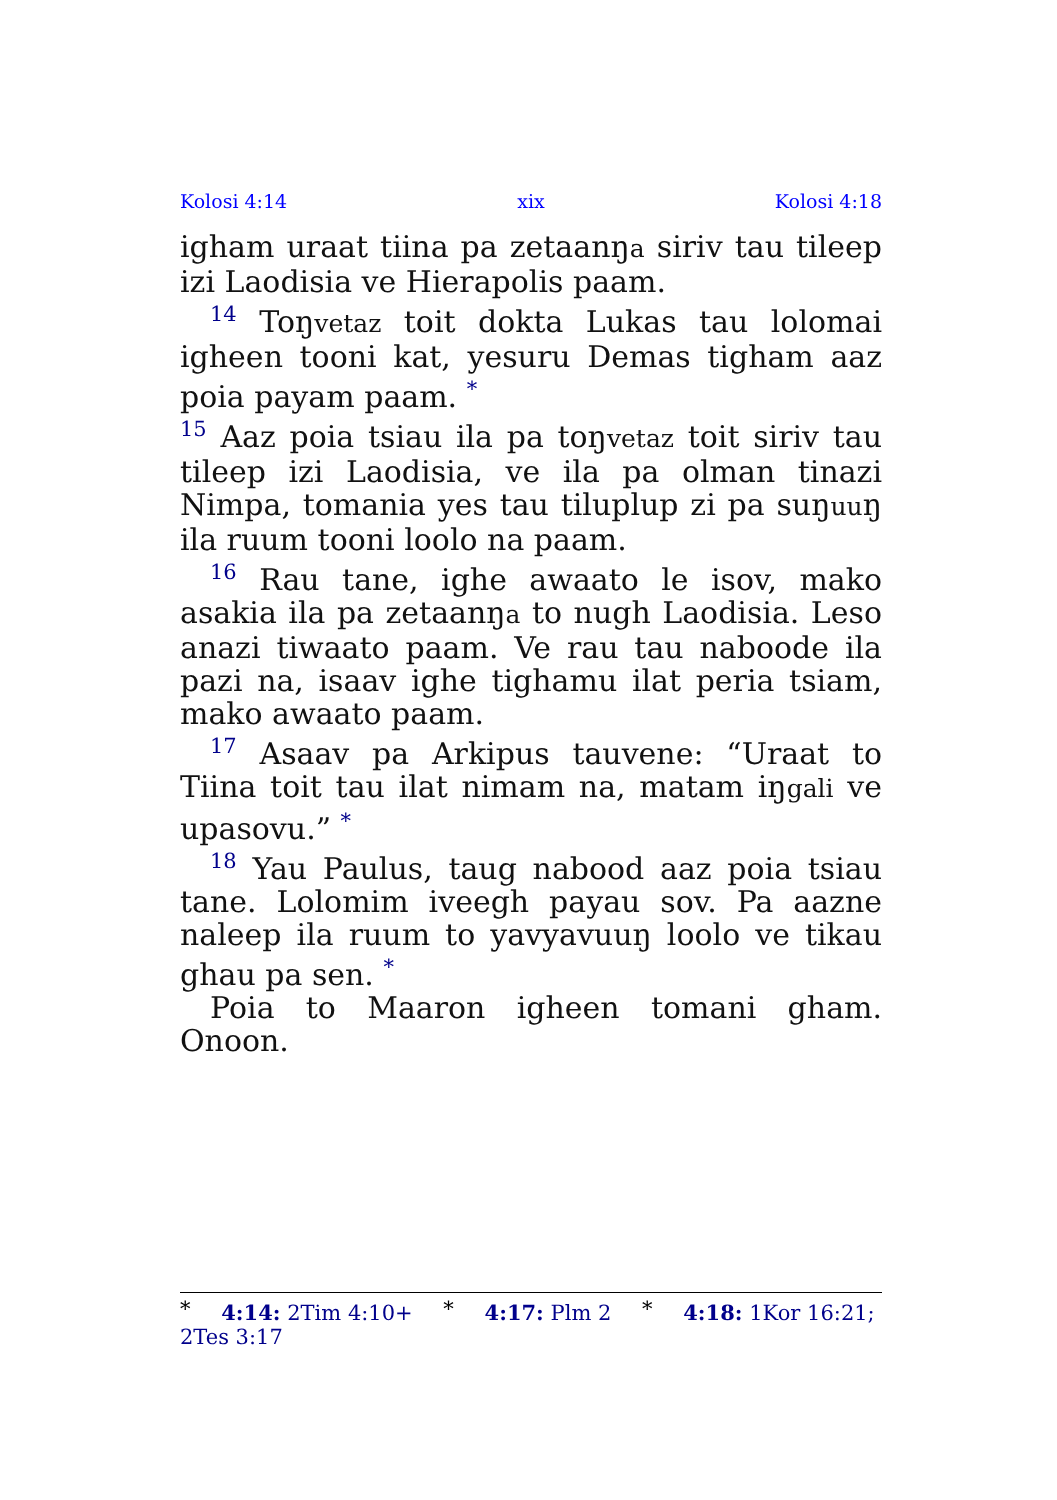Kolosi 4:14 xix Kolosi 4:18
igham uraat tiina pa zetaanŋa siriv tau tileep izi Laodisia ve Hierapolis paam.
<sup>14</sup> Toŋvetaz toit dokta Lukas tau lolomai igheen tooni kat, yesuru Demas tigham aaz poia payam paam. <sup>*</sup>
<sup>15</sup> Aaz poia tsiau ila pa toŋvetaz toit siriv tau tileep izi Laodisia, ve ila pa olman tinazi Nimpa, tomania yes tau tiluplup zi pa suŋuuŋ ila ruum tooni loolo na paam.
<sup>16</sup> Rau tane, ighe awaato le isov, mako asakia ila pa zetaanŋa to nugh Laodisia. Leso anazi tiwaato paam. Ve rau tau naboode ila pazi na, isaav ighe tighamu ilat peria tsiam, mako awaato paam.
<sup>17</sup> Asaav pa Arkipus tauvene: “Uraat to Tiina toit tau ilat nimam na, matam iŋgali ve upasovu.” <sup>*</sup>
<sup>18</sup> Yau Paulus, taug nabood aaz poia tsiau tane. Lolomim iveegh payau sov. Pa aazne naleep ila ruum to yavyavuuŋ loolo ve tikau ghau pa sen. <sup>*</sup>
Poia to Maaron igheen tomani gham. Onoon.
* 4:14: 2Tim 4:10+ * 4:17: Plm 2 * 4:18: 1Kor 16:21; 2Tes 3:17